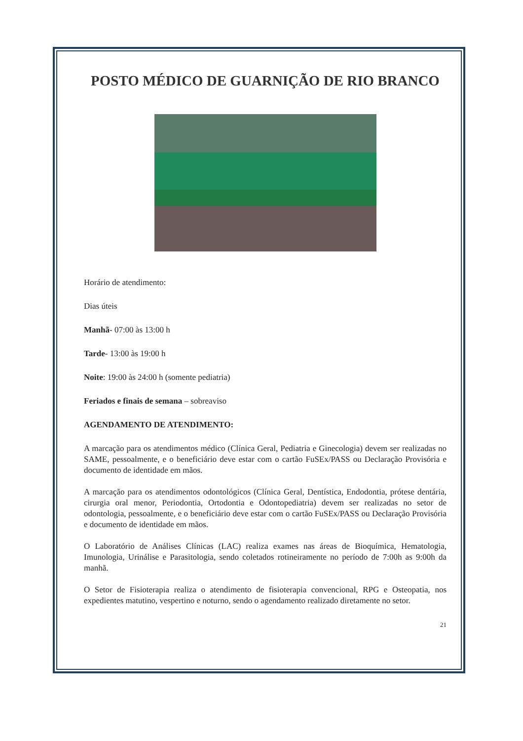POSTO MÉDICO DE GUARNIÇÃO DE RIO BRANCO
Horário de atendimento:
Dias úteis
Manhã- 07:00 às 13:00 h
Tarde- 13:00 às 19:00 h
Noite: 19:00 às 24:00 h (somente pediatria)
Feriados e finais de semana – sobreaviso
AGENDAMENTO DE ATENDIMENTO:
A marcação para os atendimentos médico (Clínica Geral, Pediatria e Ginecologia) devem ser realizadas no SAME, pessoalmente, e o beneficiário deve estar com o cartão FuSEx/PASS ou Declaração Provisória e documento de identidade em mãos.
A marcação para os atendimentos odontológicos (Clínica Geral, Dentística, Endodontia, prótese dentária, cirurgia oral menor, Periodontia, Ortodontia e Odontopediatria) devem ser realizadas no setor de odontologia, pessoalmente, e o beneficiário deve estar com o cartão FuSEx/PASS ou Declaração Provisória e documento de identidade em mãos.
O Laboratório de Análises Clínicas (LAC) realiza exames nas áreas de Bioquímica, Hematologia, Imunologia, Urinálise e Parasitologia, sendo coletados rotineiramente no período de 7:00h as 9:00h da manhã.
O Setor de Fisioterapia realiza o atendimento de fisioterapia convencional, RPG e Osteopatia, nos expedientes matutino, vespertino e noturno, sendo o agendamento realizado diretamente no setor.
21